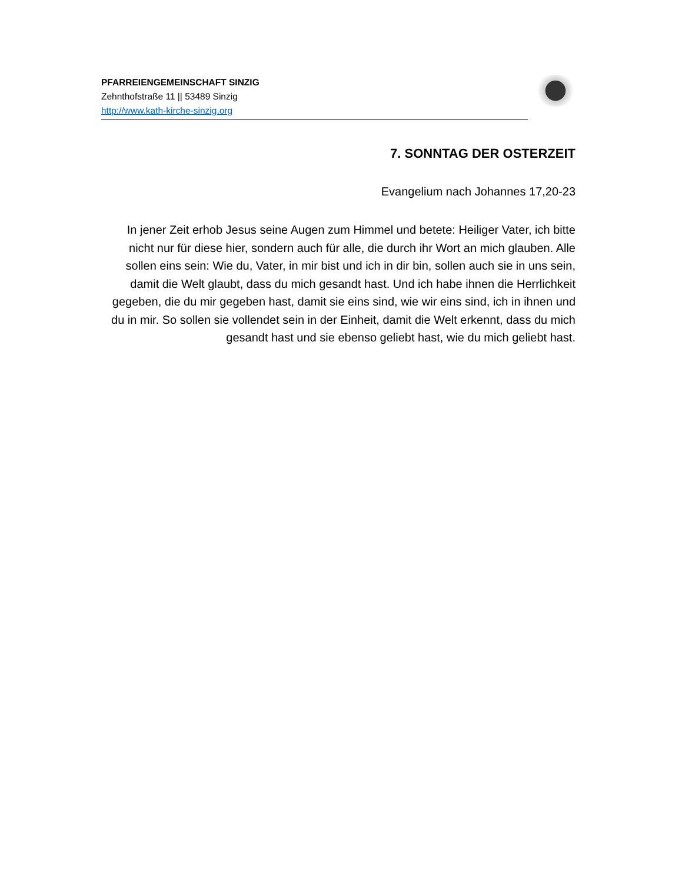PFARREIENGEMEINSCHAFT SINZIG
Zehnthofstraße 11 || 53489 Sinzig
http://www.kath-kirche-sinzig.org
7. SONNTAG DER OSTERZEIT
Evangelium nach Johannes 17,20-23
In jener Zeit erhob Jesus seine Augen zum Himmel und betete: Heiliger Vater, ich bitte nicht nur für diese hier, sondern auch für alle, die durch ihr Wort an mich glauben. Alle sollen eins sein: Wie du, Vater, in mir bist und ich in dir bin, sollen auch sie in uns sein, damit die Welt glaubt, dass du mich gesandt hast. Und ich habe ihnen die Herrlichkeit gegeben, die du mir gegeben hast, damit sie eins sind, wie wir eins sind, ich in ihnen und du in mir. So sollen sie vollendet sein in der Einheit, damit die Welt erkennt, dass du mich gesandt hast und sie ebenso geliebt hast, wie du mich geliebt hast.